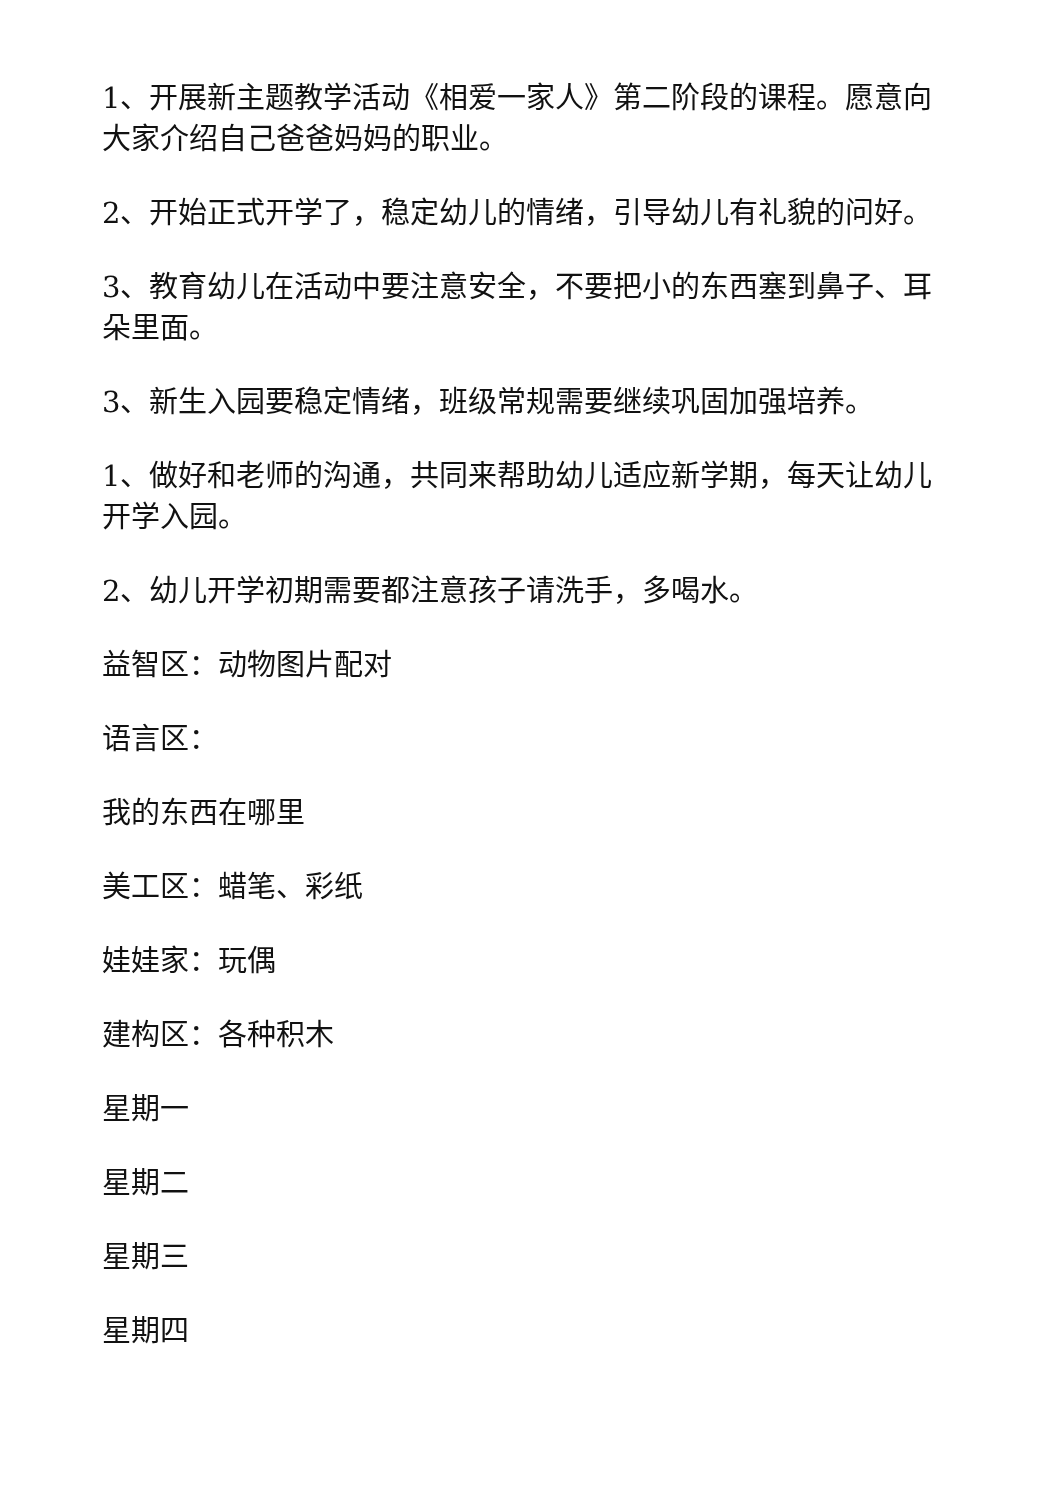1、开展新主题教学活动《相爱一家人》第二阶段的课程。愿意向大家介绍自己爸爸妈妈的职业。
2、开始正式开学了，稳定幼儿的情绪，引导幼儿有礼貌的问好。
3、教育幼儿在活动中要注意安全，不要把小的东西塞到鼻子、耳朵里面。
3、新生入园要稳定情绪，班级常规需要继续巩固加强培养。
1、做好和老师的沟通，共同来帮助幼儿适应新学期，每天让幼儿开学入园。
2、幼儿开学初期需要都注意孩子请洗手，多喝水。
益智区：动物图片配对
语言区：
我的东西在哪里
美工区：蜡笔、彩纸
娃娃家：玩偶
建构区：各种积木
星期一
星期二
星期三
星期四